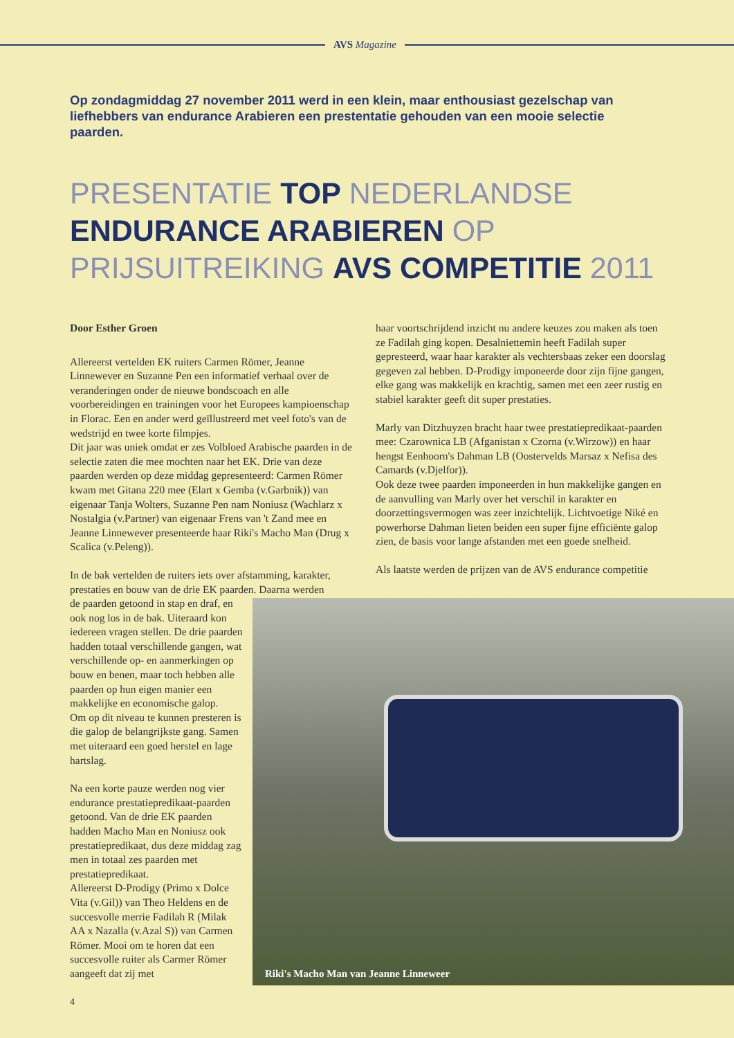AVS Magazine
Op zondagmiddag 27 november 2011 werd in een klein, maar enthousiast gezelschap van liefhebbers van endurance Arabieren een prestentatie gehouden van een mooie selectie paarden.
PRESENTATIE TOP NEDERLANDSE
ENDURANCE ARABIEREN OP
PRIJSUITREIKING AVS COMPETITIE 2011
Door Esther Groen
Allereerst vertelden EK ruiters Carmen Römer, Jeanne Linnewever en Suzanne Pen een informatief verhaal over de veranderingen onder de nieuwe bondscoach en alle voorbereidingen en trainingen voor het Europees kampioenschap in Florac. Een en ander werd geïllustreerd met veel foto's van de wedstrijd en twee korte filmpjes.
Dit jaar was uniek omdat er zes Volbloed Arabische paarden in de selectie zaten die mee mochten naar het EK. Drie van deze paarden werden op deze middag gepresenteerd: Carmen Römer kwam met Gitana 220 mee (Elart x Gemba (v.Garbnik)) van eigenaar Tanja Wolters, Suzanne Pen nam Noniusz (Wachlarz x Nostalgia (v.Partner) van eigenaar Frens van 't Zand mee en Jeanne Linnewever presenteerde haar Riki's Macho Man (Drug x Scalica (v.Peleng)).
In de bak vertelden de ruiters iets over afstamming, karakter, prestaties en bouw van de drie EK paarden. Daarna werden
de paarden getoond in stap en draf, en ook nog los in de bak. Uiteraard kon iedereen vragen stellen. De drie paarden hadden totaal verschillende gangen, wat verschillende op- en aanmerkingen op bouw en benen, maar toch hebben alle paarden op hun eigen manier een makkelijke en economische galop.
Om op dit niveau te kunnen presteren is die galop de belangrijkste gang. Samen met uiteraard een goed herstel en lage hartslag.
Na een korte pauze werden nog vier endurance prestatiepredikaat-paarden getoond. Van de drie EK paarden hadden Macho Man en Noniusz ook prestatiepredikaat, dus deze middag zag men in totaal zes paarden met prestatiepredikaat.
Allereerst D-Prodigy (Primo x Dolce Vita (v.Gil)) van Theo Heldens en de succesvolle merrie Fadilah R (Milak AA x Nazalla (v.Azal S)) van Carmen Römer. Mooi om te horen dat een succesvolle ruiter als Carmer Römer aangeeft dat zij met
haar voortschrijdend inzicht nu andere keuzes zou maken als toen ze Fadilah ging kopen. Desalniettemin heeft Fadilah super gepresteerd, waar haar karakter als vechtersbaas zeker een doorslag gegeven zal hebben. D-Prodigy imponeerde door zijn fijne gangen, elke gang was makkelijk en krachtig, samen met een zeer rustig en stabiel karakter geeft dit super prestaties.
Marly van Ditzhuyzen bracht haar twee prestatiepredikaat-paarden mee: Czarownica LB (Afganistan x Czorna (v.Wirzow)) en haar hengst Eenhoorn's Dahman LB (Oostervelds Marsaz x Nefisa des Camards (v.Djelfor)).
Ook deze twee paarden imponeerden in hun makkelijke gangen en de aanvulling van Marly over het verschil in karakter en doorzettingsvermogen was zeer inzichtelijk. Lichtvoetige Niké en powerhorse Dahman lieten beiden een super fijne efficiënte galop zien, de basis voor lange afstanden met een goede snelheid.
Als laatste werden de prijzen van de AVS endurance competitie
Riki's Macho Man van Jeanne Linneweer
4